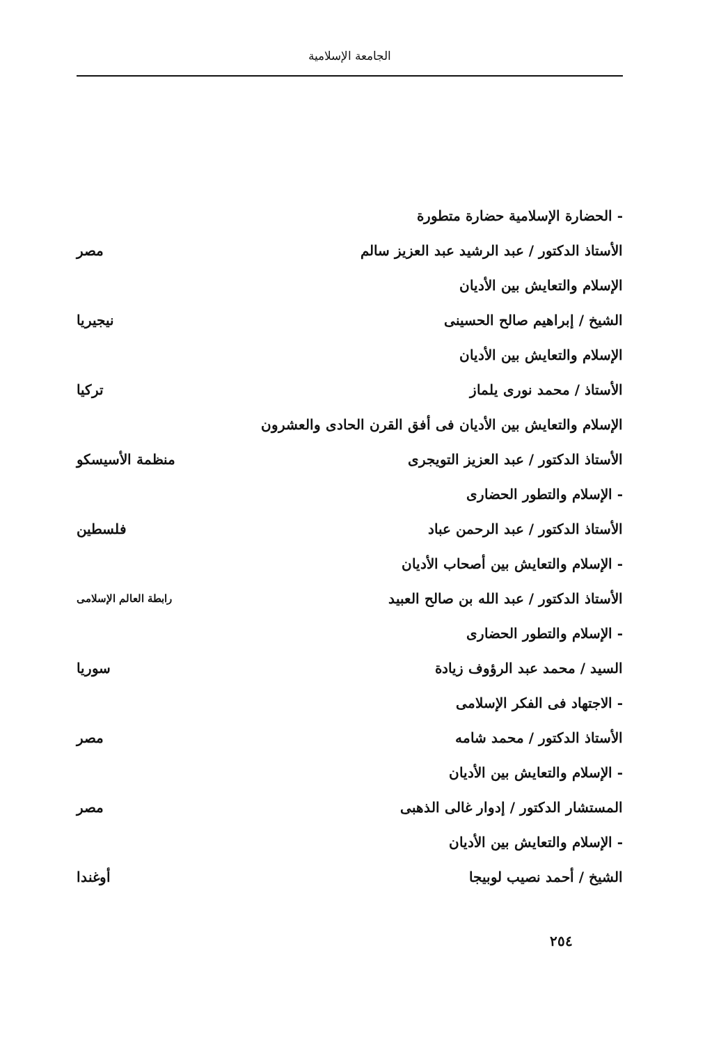الجامعة الإسلامية
- الحضارة الإسلامية حضارة متطورة
الأستاذ الدكتور / عبد الرشيد عبد العزيز سالم مصر
الإسلام والتعايش بين الأديان
الشيخ / إبراهيم صالح الحسينى نيجيريا
الإسلام والتعايش بين الأديان
الأستاذ / محمد نورى يلماز تركيا
الإسلام والتعايش بين الأديان فى أفق القرن الحادى والعشرون
الأستاذ الدكتور / عبد العزيز التويجرى منظمة الأسيسكو
- الإسلام والتطور الحضارى
الأستاذ الدكتور / عبد الرحمن عباد فلسطين
- الإسلام والتعايش بين أصحاب الأديان
الأستاذ الدكتور / عبد الله بن صالح العبيد رابطة العالم الإسلامى
- الإسلام والتطور الحضارى
السيد / محمد عبد الرؤوف زيادة سوريا
- الاجتهاد فى الفكر الإسلامى
الأستاذ الدكتور / محمد شامه مصر
- الإسلام والتعايش بين الأديان
المستشار الدكتور / إدوار غالى الذهبى مصر
- الإسلام والتعايش بين الأديان
الشيخ / أحمد نصيب لوبيجا أوغندا
٢٥٤